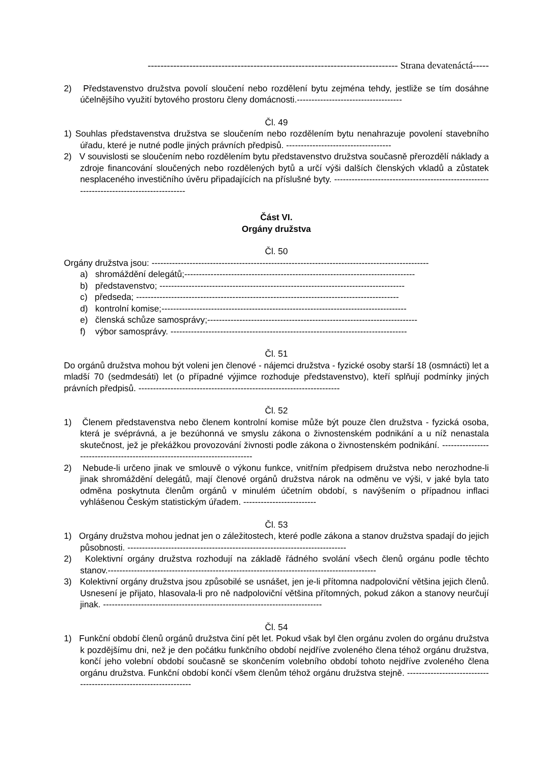------------------------------------------------------------------------------ Strana devatenáctá-----
2) Představenstvo družstva povolí sloučení nebo rozdělení bytu zejména tehdy, jestliže se tím dosáhne účelnějšího využití bytového prostoru členy domácnosti.------------------------------------
Čl. 49
1) Souhlas představenstva družstva se sloučením nebo rozdělením bytu nenahrazuje povolení stavebního úřadu, které je nutné podle jiných právních předpisů. ------------------------------------
2) V souvislosti se sloučením nebo rozdělením bytu představenstvo družstva současně přerozdělí náklady a zdroje financování sloučených nebo rozdělených bytů a určí výši dalších členských vkladů a zůstatek nesplaceného investičního úvěru připadajících na příslušné byty. -----------------------------------------------------------------------------------------
Část VI.
Orgány družstva
Čl. 50
Orgány družstva jsou: -----------------------------------------------------------------------------------------------
a) shromáždění delegátů;-------------------------------------------------------------------------------
b) představenstvo; ------------------------------------------------------------------------------------
c) předseda; ------------------------------------------------------------------------------------------
d) kontrolní komise;------------------------------------------------------------------------------------
e) členská schůze samosprávy;------------------------------------------------------------------------
f) výbor samosprávy. ---------------------------------------------------------------------------------
Čl. 51
Do orgánů družstva mohou být voleni jen členové - nájemci družstva - fyzické osoby starší 18 (osmnácti) let a mladší 70 (sedmdesáti) let (o případné výjimce rozhoduje představenstvo), kteří splňují podmínky jiných právních předpisů. ---------------------------------------------------------------------
Čl. 52
1) Členem představenstva nebo členem kontrolní komise může být pouze člen družstva - fyzická osoba, která je svéprávná, a je bezúhonná ve smyslu zákona o živnostenském podnikání a u níž nenastala skutečnost, jež je překážkou provozování živnosti podle zákona o živnostenském podnikání. ---------------------------------------------------------------------------
2) Nebude-li určeno jinak ve smlouvě o výkonu funkce, vnitřním předpisem družstva nebo nerozhodne-li jinak shromáždění delegátů, mají členové orgánů družstva nárok na odměnu ve výši, v jaké byla tato odměna poskytnuta členům orgánů v minulém účetním období, s navýšením o případnou inflaci vyhlášenou Českým statistickým úřadem. -------------------------
Čl. 53
1) Orgány družstva mohou jednat jen o záležitostech, které podle zákona a stanov družstva spadají do jejich působnosti. ---------------------------------------------------------------------------
2) Kolektivní orgány družstva rozhodují na základě řádného svolání všech členů orgánu podle těchto stanov.--------------------------------------------------------------------------------------------
3) Kolektivní orgány družstva jsou způsobilé se usnášet, jen je-li přítomna nadpoloviční většina jejich členů. Usnesení je přijato, hlasovala-li pro ně nadpoloviční většina přítomných, pokud zákon a stanovy neurčují jinak. ---------------------------------------------------------------------------
Čl. 54
1) Funkční období členů orgánů družstva činí pět let. Pokud však byl člen orgánu zvolen do orgánu družstva k pozdějšímu dni, než je den počátku funkčního období nejdříve zvoleného člena téhož orgánu družstva, končí jeho volební období současně se skončením volebního období tohoto nejdříve zvoleného člena orgánu družstva. Funkční období končí všem členům téhož orgánu družstva stejně. ------------------------------------------------------------------